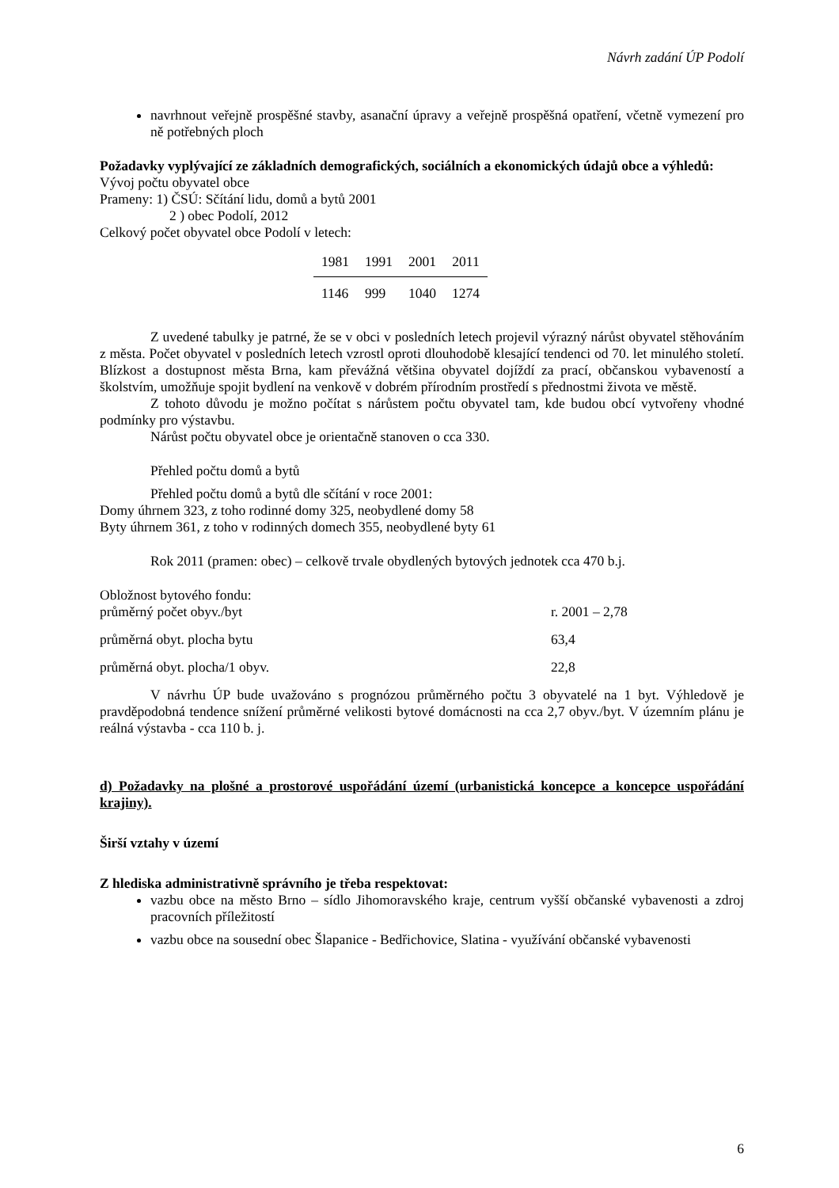Návrh zadání ÚP Podolí
navrhnout veřejně prospěšné stavby, asanační úpravy a veřejně prospěšná opatření, včetně vymezení pro ně potřebných ploch
Požadavky vyplývající ze základních demografických, sociálních a ekonomických údajů obce a výhledů:
Vývoj počtu obyvatel obce
Prameny: 1) ČSÚ: Sčítání lidu, domů a bytů 2001
2 ) obec Podolí, 2012
Celkový počet obyvatel obce Podolí v letech:
| 1981 | 1991 | 2001 | 2011 |
| --- | --- | --- | --- |
| 1146 | 999 | 1040 | 1274 |
Z uvedené tabulky je patrné, že se v obci v posledních letech projevil výrazný nárůst obyvatel stěhováním z města. Počet obyvatel v posledních letech vzrostl oproti dlouhodobě klesající tendenci od 70. let minulého století. Blízkost a dostupnost města Brna, kam převážná většina obyvatel dojíždí za prací, občanskou vybaveností a školstvím, umožňuje spojit bydlení na venkově v dobrém přírodním prostředí s přednostmi života ve městě.
Z tohoto důvodu je možno počítat s nárůstem počtu obyvatel tam, kde budou obcí vytvořeny vhodné podmínky pro výstavbu.
Nárůst počtu obyvatel obce je orientačně stanoven o cca 330.
Přehled počtu domů a bytů
Přehled počtu domů a bytů dle sčítání v roce 2001:
Domy úhrnem 323, z toho rodinné domy 325, neobydlené domy 58
Byty úhrnem 361, z toho v rodinných domech 355, neobydlené byty 61
Rok 2011 (pramen: obec) – celkově trvale obydlených bytových jednotek cca 470 b.j.
Obložnost bytového fondu:
| průměrný počet obyv./byt | r. 2001 – 2,78 |
| průměrná obyt. plocha bytu | 63,4 |
| průměrná obyt. plocha/1 obyv. | 22,8 |
V návrhu ÚP bude uvažováno s prognózou průměrného počtu 3 obyvatelé na 1 byt. Výhledově je pravděpodobná tendence snížení průměrné velikosti bytové domácnosti na cca 2,7 obyv./byt. V územním plánu je reálná výstavba - cca 110 b. j.
d) Požadavky na plošné a prostorové uspořádání území (urbanistická koncepce a koncepce uspořádání krajiny).
Širší vztahy v území
Z hlediska administrativně správního je třeba respektovat:
vazbu obce na město Brno – sídlo Jihomoravského kraje, centrum vyšší občanské vybavenosti a zdroj pracovních příležitostí
vazbu obce na sousední obec Šlapanice - Bedřichovice, Slatina - využívání občanské vybavenosti
6